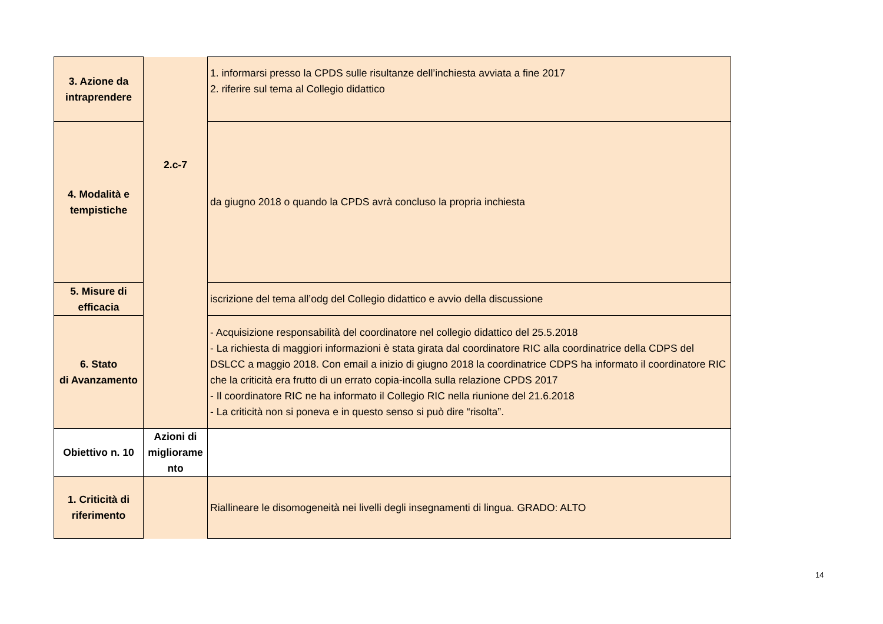| 3. Azione da intraprendere | 2.c-7 | 1. informarsi presso la CPDS sulle risultanze dell’inchiesta avviata a fine 2017 2. riferire sul tema al Collegio didattico |
| 4. Modalità e tempistiche | | da giugno 2018 o quando la CPDS avrà concluso la propria inchiesta |
| 5. Misure di efficacia | | iscrizione del tema all’odg del Collegio didattico e avvio della discussione |
| 6. Stato di Avanzamento | | - Acquisizione responsabilità del coordinatore nel collegio didattico del 25.5.2018 - La richiesta di maggiori informazioni è stata girata dal coordinatore RIC alla coordinatrice della CDPS del DSLCC a maggio 2018. Con email a inizio di giugno 2018 la coordinatrice CDPS ha informato il coordinatore RIC che la criticità era frutto di un errato copia-incolla sulla relazione CPDS 2017 - Il coordinatore RIC ne ha informato il Collegio RIC nella riunione del 21.6.2018 - La criticità non si poneva e in questo senso si può dire “risolta”. |
| Obiettivo n. 10 | Azioni di migliorame nto | |
| 1. Criticità di riferimento | | Riallineare le disomogeneità nei livelli degli insegnamenti di lingua. GRADO: ALTO |
14